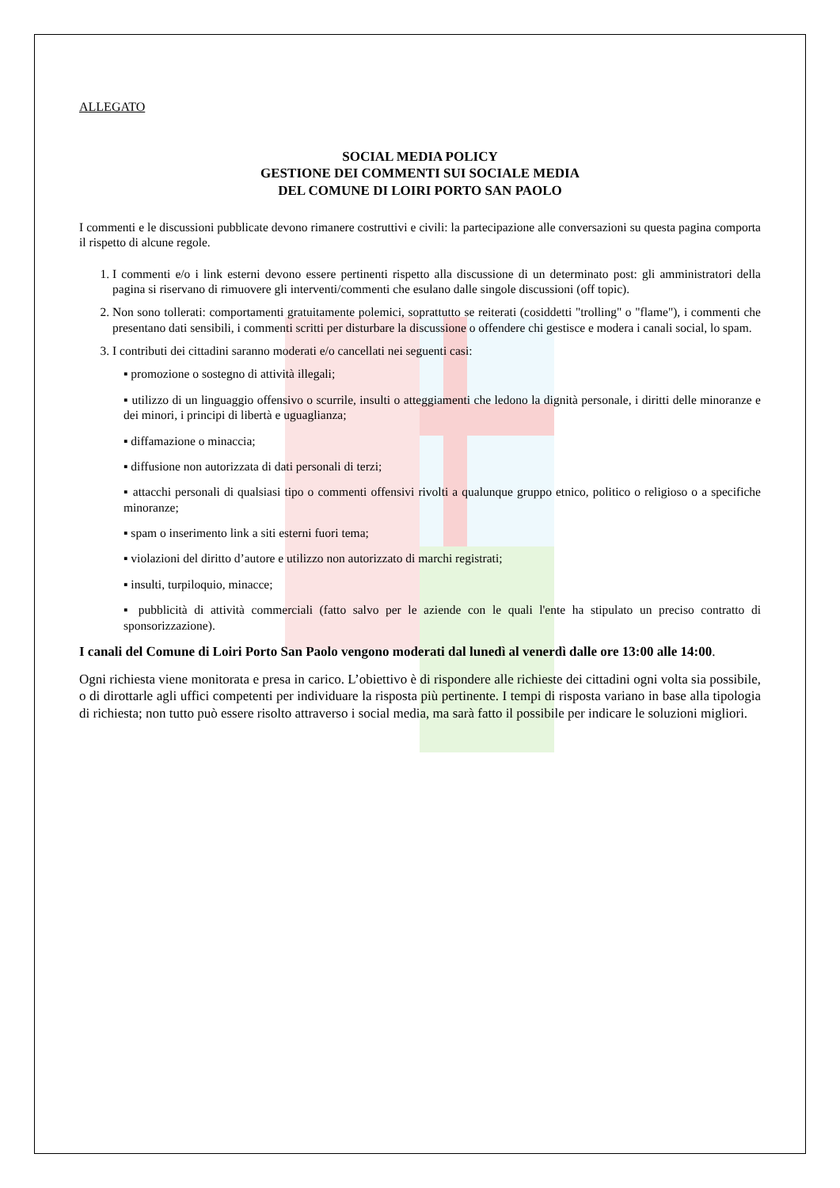ALLEGATO
SOCIAL MEDIA POLICY
GESTIONE DEI COMMENTI SUI SOCIALE MEDIA
DEL COMUNE DI LOIRI PORTO SAN PAOLO
I commenti e le discussioni pubblicate devono rimanere costruttivi e civili: la partecipazione alle conversazioni su questa pagina comporta il rispetto di alcune regole.
1. I commenti e/o i link esterni devono essere pertinenti rispetto alla discussione di un determinato post: gli amministratori della pagina si riservano di rimuovere gli interventi/commenti che esulano dalle singole discussioni (off topic).
2. Non sono tollerati: comportamenti gratuitamente polemici, soprattutto se reiterati (cosiddetti "trolling" o "flame"), i commenti che presentano dati sensibili, i commenti scritti per disturbare la discussione o offendere chi gestisce e modera i canali social, lo spam.
3. I contributi dei cittadini saranno moderati e/o cancellati nei seguenti casi:
▪ promozione o sostegno di attività illegali;
▪ utilizzo di un linguaggio offensivo o scurrile, insulti o atteggiamenti che ledono la dignità personale, i diritti delle minoranze e dei minori, i principi di libertà e uguaglianza;
▪ diffamazione o minaccia;
▪ diffusione non autorizzata di dati personali di terzi;
▪ attacchi personali di qualsiasi tipo o commenti offensivi rivolti a qualunque gruppo etnico, politico o religioso o a specifiche minoranze;
▪ spam o inserimento link a siti esterni fuori tema;
▪ violazioni del diritto d’autore e utilizzo non autorizzato di marchi registrati;
▪ insulti, turpiloquio, minacce;
▪ pubblicità di attività commerciali (fatto salvo per le aziende con le quali l'ente ha stipulato un preciso contratto di sponsorizzazione).
I canali del Comune di Loiri Porto San Paolo vengono moderati dal lunedì al venerdì dalle ore 13:00 alle 14:00.
Ogni richiesta viene monitorata e presa in carico. L’obiettivo è di rispondere alle richieste dei cittadini ogni volta sia possibile, o di dirottarle agli uffici competenti per individuare la risposta più pertinente. I tempi di risposta variano in base alla tipologia di richiesta; non tutto può essere risolto attraverso i social media, ma sarà fatto il possibile per indicare le soluzioni migliori.